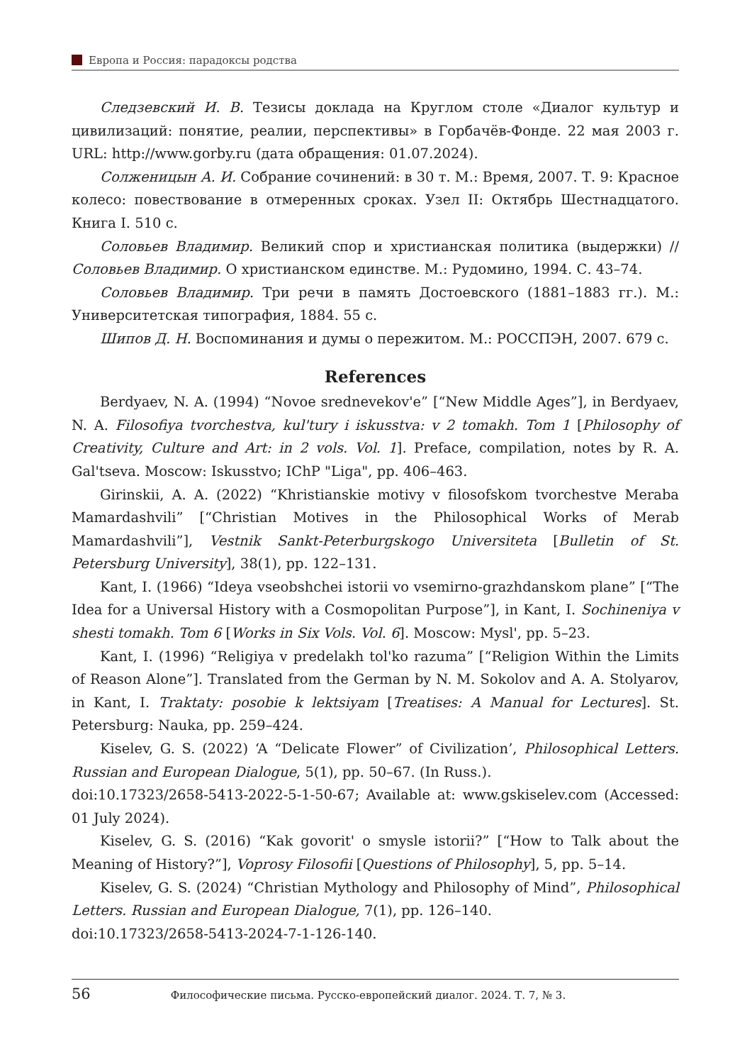Европа и Россия: парадоксы родства
Следзевский И. В. Тезисы доклада на Круглом столе «Диалог культур и цивилизаций: понятие, реалии, перспективы» в Горбачёв-Фонде. 22 мая 2003 г. URL: http://www.gorby.ru (дата обращения: 01.07.2024).
Солженицын А. И. Собрание сочинений: в 30 т. М.: Время, 2007. Т. 9: Красное колесо: повествование в отмеренных сроках. Узел II: Октябрь Шестнадцатого. Книга I. 510 с.
Соловьев Владимир. Великий спор и христианская политика (выдержки) // Соловьев Владимир. О христианском единстве. М.: Рудомино, 1994. С. 43–74.
Соловьев Владимир. Три речи в память Достоевского (1881–1883 гг.). М.: Университетская типография, 1884. 55 с.
Шипов Д. Н. Воспоминания и думы о пережитом. М.: РОССПЭН, 2007. 679 с.
References
Berdyaev, N. A. (1994) “Novoe srednevekov'e” [“New Middle Ages”], in Berdyaev, N. A. Filosofiya tvorchestva, kul'tury i iskusstva: v 2 tomakh. Tom 1 [Philosophy of Creativity, Culture and Art: in 2 vols. Vol. 1]. Preface, compilation, notes by R. A. Gal'tseva. Moscow: Iskusstvo; IChP "Liga", pp. 406–463.
Girinskii, A. A. (2022) “Khristianskie motivy v filosofskom tvorchestve Meraba Mamardashvili” [“Christian Motives in the Philosophical Works of Merab Mamardashvili”], Vestnik Sankt-Peterburgskogo Universiteta [Bulletin of St. Petersburg University], 38(1), pp. 122–131.
Kant, I. (1966) “Ideya vseobshchei istorii vo vsemirno-grazhdanskom plane” [“The Idea for a Universal History with a Cosmopolitan Purpose”], in Kant, I. Sochineniya v shesti tomakh. Tom 6 [Works in Six Vols. Vol. 6]. Moscow: Mysl', pp. 5–23.
Kant, I. (1996) “Religiya v predelakh tol'ko razuma” [“Religion Within the Limits of Reason Alone”]. Translated from the German by N. M. Sokolov and A. A. Stolyarov, in Kant, I. Traktaty: posobie k lektsiyam [Treatises: A Manual for Lectures]. St. Petersburg: Nauka, pp. 259–424.
Kiselev, G. S. (2022) ‘A “Delicate Flower” of Civilization’, Philosophical Letters. Russian and European Dialogue, 5(1), pp. 50–67. (In Russ.).
doi:10.17323/2658-5413-2022-5-1-50-67; Available at: www.gskiselev.com (Accessed: 01 July 2024).
Kiselev, G. S. (2016) “Kak govorit' o smysle istorii?” [“How to Talk about the Meaning of History?”], Voprosy Filosofii [Questions of Philosophy], 5, pp. 5–14.
Kiselev, G. S. (2024) “Christian Mythology and Philosophy of Mind”, Philosophical Letters. Russian and European Dialogue, 7(1), pp. 126–140.
doi:10.17323/2658-5413-2024-7-1-126-140.
56 Философические письма. Русско-европейский диалог. 2024. Т. 7, № 3.